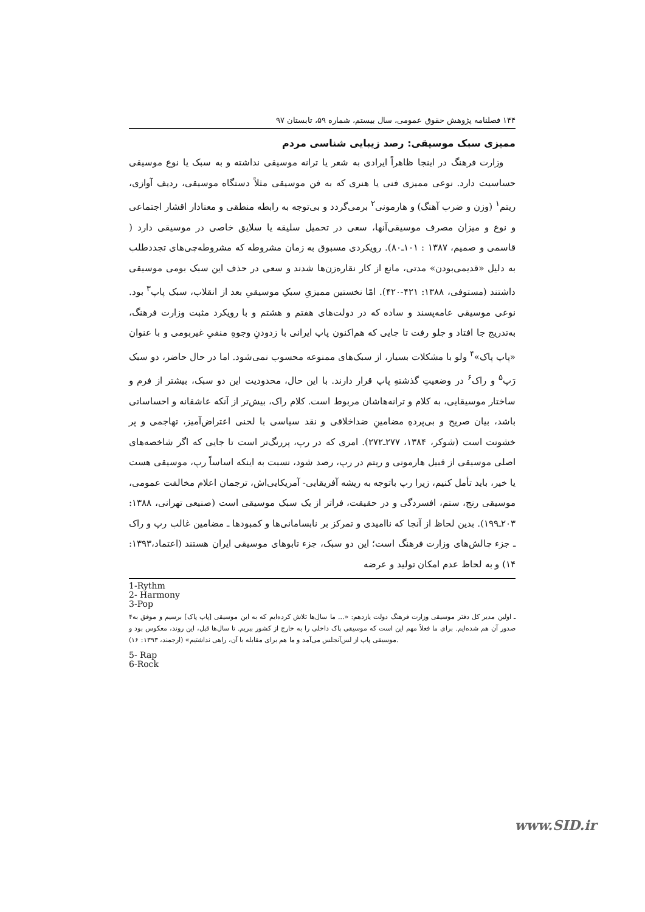۱۴۴ فصلنامه پژوهش حقوق عمومی، سال بیستم، شماره ۵۹، تابستان ۹۷
ممیزی سبک موسیقی: رصد زیبایی شناسی مردم
وزارت فرهنگ در اینجا ظاهراً ایرادی به شعر یا ترانه موسیقی نداشته و به سبک یا نوع موسیقی حساسیت دارد. نوعی ممیزی فنی یا هنری که به فن موسیقی مثلاً دستگاه موسیقی، ردیف آوازی، ریتم<sup>۱</sup> (وزن و ضرب آهنگ) و هارمونی<sup>۲</sup> برمی‌گردد و بی‌توجه به رابطه منطقی و معنادار اقشار اجتماعی و نوع و میزان مصرف موسیقی‌آنها، سعی در تحمیل سلیقه یا سلایق خاصی در موسیقی دارد ( قاسمی و صمیم، ۱۳۸۷ : ۱۰۱ـ۸۰). رویکردی مسبوق به زمان مشروطه که مشروطه‌چی‌های تجددطلب به دلیل «قدیمی‌بودن» مدتی، مانع از کار نقاره‌زن‌ها شدند و سعی در حذف این سبک بومی موسیقی داشتند (مستوفی، ۱۳۸۸: ۴۲۱-۴۲۰). امّا نخستین ممیزیِ سبکِ موسیقیِ بعد از انقلاب، سبک پاپ<sup>۳</sup> بود. نوعی موسیقی عامه‌پسند و ساده که در دولت‌های هفتم و هشتم و با رویکرد مثبت وزارت فرهنگ، به‌تدریج جا افتاد و جلو رفت تا جایی که هم‌اکنون پاپ ایرانی با زدودنِ وجوهِ منفیِ غیربومی و با عنوان «پاپ پاک»<sup>۴</sup> ولو با مشکلات بسیار، از سبک‌های ممنوعه محسوب نمی‌شود. اما در حال حاضر، دو سبک رَپ<sup>۵</sup> و راک<sup>۶</sup> در وضعیتِ گذشتهِ پاپ قرار دارند. با این حال، محدودیت این دو سبک، بیشتر از فرم و ساختار موسیقایی، به کلام و ترانه‌هاشان مربوط است. کلام راک، بیش‌تر از آنکه عاشقانه و احساساتی باشد، بیان صریح و بی‌پردهِ مضامینِ ضداخلاقی و نقد سیاسی با لحنی اعتراض‌آمیز، تهاجمی و پر خشونت است (شوکر، ۱۳۸۴، ۲۷۷ـ۲۷۲). امری که در رپ، پررنگ‌تر است تا جایی که اگر شاخصه‌های اصلی موسیقی از قبیل هارمونی و ریتم در رپ، رصد شود، نسبت به اینکه اساساً رپ، موسیقی هست یا خیر، باید تأمل کنیم، زیرا رپ باتوجه به ریشه آفریقایی- آمریکایی‌اش، ترجمان اعلام مخالفت عمومی، موسیقی رنج، ستم، افسردگی و در حقیقت، فراتر از یک سبک موسیقی است (صنیعی تهرانی، ۱۳۸۸: ۲۰۳ـ۱۹۹). بدین لحاظ از آنجا که ناامیدی و تمرکز بر نابسامانی‌ها و کمبودها ـ مضامین غالب رپ و راک ـ جزء چالش‌های وزارت فرهنگ است؛ این دو سبک، جزء تابوهای موسیقی ایران هستند (اعتماد،۱۳۹۳: ۱۴) و به لحاظ عدم امکان تولید و عرضه
1-Rythm
2- Harmony
3-Pop
۴ـ اولین مدیر کل دفتر موسیقی وزارت فرهنگ دولت یازدهم: «... ما سال‌ها تلاش کرده‌ایم که به این موسیقی [پاپ پاک] برسیم و موفق به صدور آن هم شده‌ایم. برای ما فعلاً مهم این است که موسیقی پاک داخلی را به خارج از کشور ببریم. تا سال‌ها قبل، این روند، معکوس بود و موسیقی پاپ از لس‌آنجلس می‌آمد و ما هم برای مقابله با آن، راهی نداشتیم» (ارجمند، ۱۳۹۳: ۱۶).
5- Rap
6-Rock
www.SID.ir